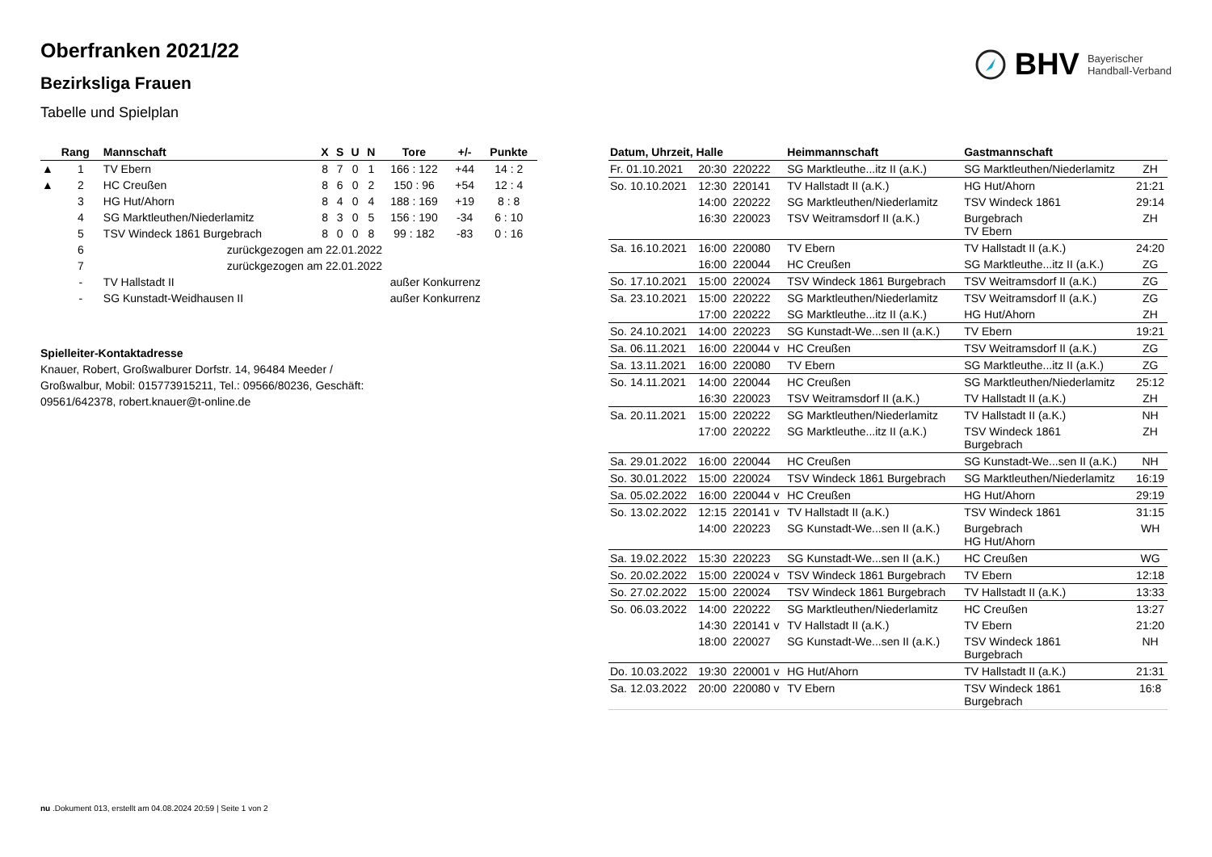Oberfranken 2021/22
Bezirksliga Frauen
Tabelle und Spielplan
BHV Bayerischer
Handball-Verband
| | Rang | Mannschaft | X | S | U | N | Tore | +/- | Punkte |
| --- | --- | --- | --- | --- | --- | --- | --- | --- | --- |
| ▲ | 1 | TV Ebern | 8 | 7 | 0 | 1 | 166 : 122 | +44 | 14 : 2 |
| ▲ | 2 | HC Creußen | 8 | 6 | 0 | 2 | 150 : 96 | +54 | 12 : 4 |
| | 3 | HG Hut/Ahorn | 8 | 4 | 0 | 4 | 188 : 169 | +19 | 8 : 8 |
| | 4 | SG Marktleuthen/Niederlamitz | 8 | 3 | 0 | 5 | 156 : 190 | -34 | 6 : 10 |
| | 5 | TSV Windeck 1861 Burgebrach | 8 | 0 | 0 | 8 | 99 : 182 | -83 | 0 : 16 |
| | 6 | zurückgezogen am 22.01.2022 | | | | | | | |
| | 7 | zurückgezogen am 22.01.2022 | | | | | | | |
| | - | TV Hallstadt II | außer Konkurrenz | | | | | | |
| | - | SG Kunstadt-Weidhausen II | außer Konkurrenz | | | | | | |
Spielleiter-Kontaktadresse
Knauer, Robert, Großwalburer Dorfstr. 14, 96484 Meeder / Großwalbur, Mobil: 015773915211, Tel.: 09566/80236, Geschäft: 09561/642378, robert.knauer@t-online.de
| Datum, Uhrzeit, Halle | | | Heimmannschaft | Gastmannschaft | |
| --- | --- | --- | --- | --- | --- |
| Fr. 01.10.2021 | 20:30 | 220222 | SG Marktleuthe...itz II (a.K.) | SG Marktleuthen/Niederlamitz | ZH |
| So. 10.10.2021 | 12:30 | 220141 | TV Hallstadt II (a.K.) | HG Hut/Ahorn | 21:21 |
| | 14:00 | 220222 | SG Marktleuthen/Niederlamitz | TSV Windeck 1861 | 29:14 |
| | 16:30 | 220023 | TSV Weitramsdorf II (a.K.) | Burgebrach TV Ebern | ZH |
| Sa. 16.10.2021 | 16:00 | 220080 | TV Ebern | TV Hallstadt II (a.K.) | 24:20 |
| | 16:00 | 220044 | HC Creußen | SG Marktleuthe...itz II (a.K.) | ZG |
| So. 17.10.2021 | 15:00 | 220024 | TSV Windeck 1861 Burgebrach | TSV Weitramsdorf II (a.K.) | ZG |
| Sa. 23.10.2021 | 15:00 | 220222 | SG Marktleuthen/Niederlamitz | TSV Weitramsdorf II (a.K.) | ZG |
| | 17:00 | 220222 | SG Marktleuthe...itz II (a.K.) | HG Hut/Ahorn | ZH |
| So. 24.10.2021 | 14:00 | 220223 | SG Kunstadt-We...sen II (a.K.) | TV Ebern | 19:21 |
| Sa. 06.11.2021 | 16:00 | 220044 v | HC Creußen | TSV Weitramsdorf II (a.K.) | ZG |
| Sa. 13.11.2021 | 16:00 | 220080 | TV Ebern | SG Marktleuthe...itz II (a.K.) | ZG |
| So. 14.11.2021 | 14:00 | 220044 | HC Creußen | SG Marktleuthen/Niederlamitz | 25:12 |
| | 16:30 | 220023 | TSV Weitramsdorf II (a.K.) | TV Hallstadt II (a.K.) | ZH |
| Sa. 20.11.2021 | 15:00 | 220222 | SG Marktleuthen/Niederlamitz | TV Hallstadt II (a.K.) | NH |
| | 17:00 | 220222 | SG Marktleuthe...itz II (a.K.) | TSV Windeck 1861 Burgebrach | ZH |
| Sa. 29.01.2022 | 16:00 | 220044 | HC Creußen | SG Kunstadt-We...sen II (a.K.) | NH |
| So. 30.01.2022 | 15:00 | 220024 | TSV Windeck 1861 Burgebrach | SG Marktleuthen/Niederlamitz | 16:19 |
| Sa. 05.02.2022 | 16:00 | 220044 v | HC Creußen | HG Hut/Ahorn | 29:19 |
| So. 13.02.2022 | 12:15 | 220141 v | TV Hallstadt II (a.K.) | TSV Windeck 1861 | 31:15 |
| | 14:00 | 220223 | SG Kunstadt-We...sen II (a.K.) | Burgebrach HG Hut/Ahorn | WH |
| Sa. 19.02.2022 | 15:30 | 220223 | SG Kunstadt-We...sen II (a.K.) | HC Creußen | WG |
| So. 20.02.2022 | 15:00 | 220024 v | TSV Windeck 1861 Burgebrach | TV Ebern | 12:18 |
| So. 27.02.2022 | 15:00 | 220024 | TSV Windeck 1861 Burgebrach | TV Hallstadt II (a.K.) | 13:33 |
| So. 06.03.2022 | 14:00 | 220222 | SG Marktleuthen/Niederlamitz | HC Creußen | 13:27 |
| | 14:30 | 220141 v | TV Hallstadt II (a.K.) | TV Ebern | 21:20 |
| | 18:00 | 220027 | SG Kunstadt-We...sen II (a.K.) | TSV Windeck 1861 Burgebrach | NH |
| Do. 10.03.2022 | 19:30 | 220001 v | HG Hut/Ahorn | TV Hallstadt II (a.K.) | 21:31 |
| Sa. 12.03.2022 | 20:00 | 220080 v | TV Ebern | TSV Windeck 1861 Burgebrach | 16:8 |
nu .Dokument 013, erstellt am 04.08.2024 20:59 | Seite 1 von 2